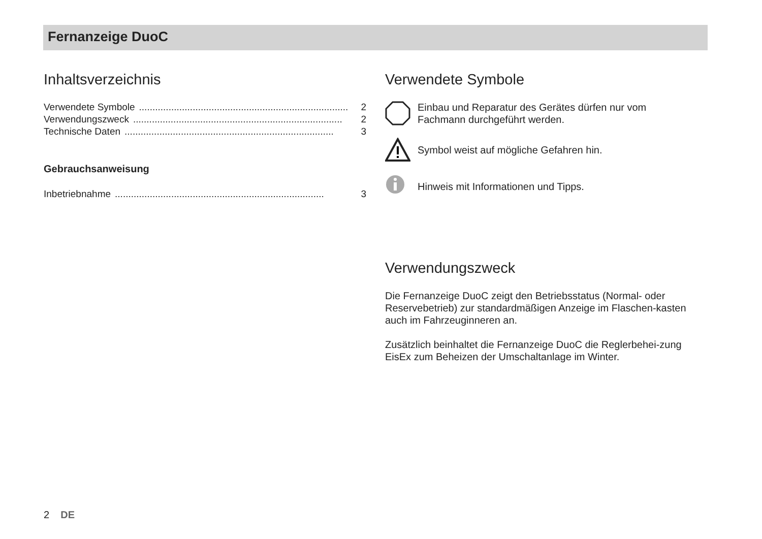Fernanzeige DuoC
Inhaltsverzeichnis
Verwendete Symbole.............................................................................. 2
Verwendungszweck.............................................................................. 2
Technische Daten.............................................................................. 3
Gebrauchsanweisung
Inbetriebnahme.............................................................................. 3
Verwendete Symbole
Einbau und Reparatur des Gerätes dürfen nur vom
Fachmann durchgeführt werden.
Symbol weist auf mögliche Gefahren hin.
Hinweis mit Informationen und Tipps.
Verwendungszweck
Die Fernanzeige DuoC zeigt den Betriebsstatus (Normal- oder Reservebetrieb) zur standardmäßigen Anzeige im Flaschen-kasten auch im Fahrzeuginneren an.
Zusätzlich beinhaltet die Fernanzeige DuoC die Reglerbehei-zung EisEx zum Beheizen der Umschaltanlage im Winter.
2 DE